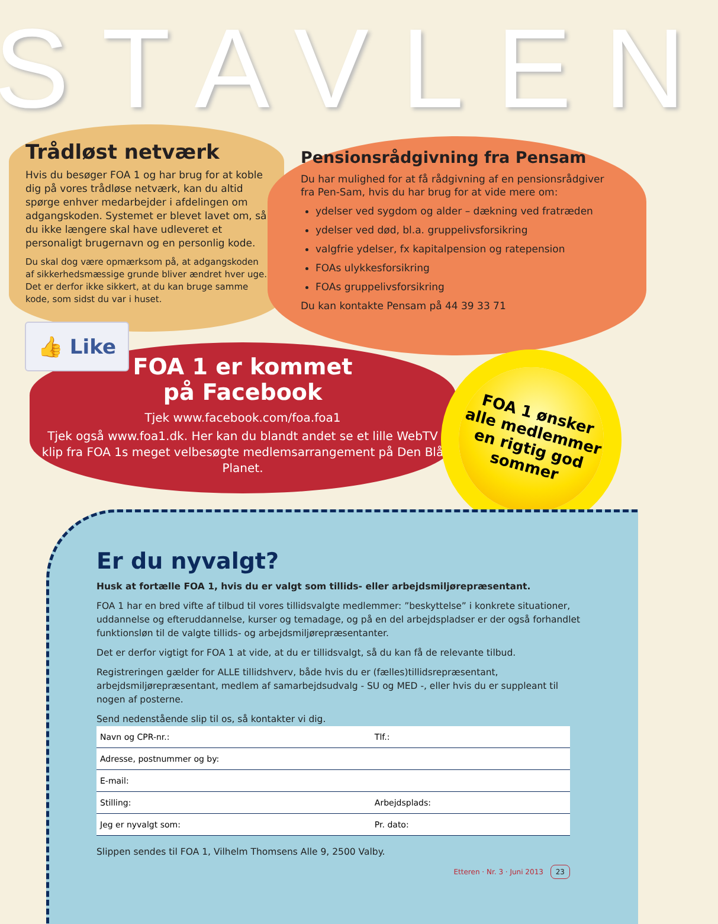STAVLEN
Trådløst netværk
Hvis du besøger FOA 1 og har brug for at koble dig på vores trådløse netværk, kan du altid spørge enhver medarbejder i afdelingen om adgangskoden. Systemet er blevet lavet om, så du ikke længere skal have udleveret et personaligt brugernavn og en personlig kode.
Du skal dog være opmærksom på, at adgangskoden af sikkerhedsmæssige grunde bliver ændret hver uge. Det er derfor ikke sikkert, at du kan bruge samme kode, som sidst du var i huset.
Pensionsrådgivning fra Pensam
Du har mulighed for at få rådgivning af en pensionsrådgiver fra Pen-Sam, hvis du har brug for at vide mere om:
ydelser ved sygdom og alder – dækning ved fratræden
ydelser ved død, bl.a. gruppelivsforsikring
valgfrie ydelser, fx kapitalpension og ratepension
FOAs ulykkesforsikring
FOAs gruppelivsforsikring
Du kan kontakte Pensam på 44 39 33 71
FOA 1 er kommet
på Facebook
Tjek www.facebook.com/foa.foa1
Tjek også www.foa1.dk. Her kan du blandt andet se et lille WebTV klip fra FOA 1s meget velbesøgte medlemsarrangement på Den Blå Planet.
👍 Like
FOA 1 ønsker
alle medlemmer
en rigtig god
sommer
Er du nyvalgt?
Husk at fortælle FOA 1, hvis du er valgt som tillids- eller arbejdsmiljørepræsentant.
FOA 1 har en bred vifte af tilbud til vores tillidsvalgte medlemmer: ”beskyttelse” i konkrete situationer, uddannelse og efteruddannelse, kurser og temadage, og på en del arbejdspladser er der også forhandlet funktionsløn til de valgte tillids- og arbejdsmiljørepræsentanter.
Det er derfor vigtigt for FOA 1 at vide, at du er tillidsvalgt, så du kan få de relevante tilbud.
Registreringen gælder for ALLE tillidshverv, både hvis du er (fælles)tillidsrepræsentant, arbejdsmiljørepræsentant, medlem af samarbejdsudvalg - SU og MED -, eller hvis du er suppleant til nogen af posterne.
Send nedenstående slip til os, så kontakter vi dig.
| Navn og CPR-nr.: | | Tlf.: |
| Adresse, postnummer og by: | | |
| E-mail: | | |
| Stilling: | Arbejdsplads: | |
| Jeg er nyvalgt som: | | Pr. dato: |
Slippen sendes til FOA 1, Vilhelm Thomsens Alle 9, 2500 Valby.
Etteren · Nr. 3 · Juni 2013 23